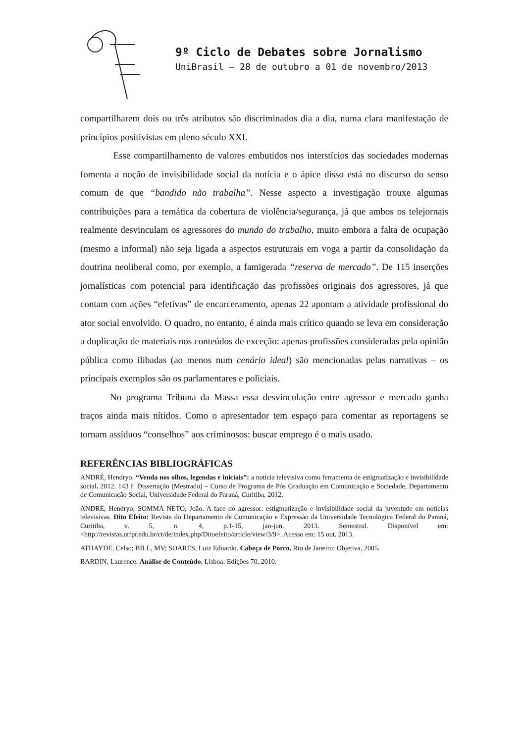9º Ciclo de Debates sobre Jornalismo
UniBrasil – 28 de outubro a 01 de novembro/2013
compartilharem dois ou três atributos são discriminados dia a dia, numa clara manifestação de princípios positivistas em pleno século XXI.
Esse compartilhamento de valores embutidos nos interstícios das sociedades modernas fomenta a noção de invisibilidade social da notícia e o ápice disso está no discurso do senso comum de que “bandido não trabalha”. Nesse aspecto a investigação trouxe algumas contribuições para a temática da cobertura de violência/segurança, já que ambos os telejornais realmente desvinculam os agressores do mundo do trabalho, muito embora a falta de ocupação (mesmo a informal) não seja ligada a aspectos estruturais em voga a partir da consolidação da doutrina neoliberal como, por exemplo, a famigerada “reserva de mercado”. De 115 inserções jornalísticas com potencial para identificação das profissões originais dos agressores, já que contam com ações “efetivas” de encarceramento, apenas 22 apontam a atividade profissional do ator social envolvido. O quadro, no entanto, é ainda mais crítico quando se leva em consideração a duplicação de materiais nos conteúdos de exceção: apenas profissões consideradas pela opinião pública como ilibadas (ao menos num cenário ideal) são mencionadas pelas narrativas – os principais exemplos são os parlamentares e policiais.
No programa Tribuna da Massa essa desvinculação entre agressor e mercado ganha traços ainda mais nítidos. Como o apresentador tem espaço para comentar as reportagens se tornam assíduos “conselhos” aos criminosos: buscar emprego é o mais usado.
REFERÊNCIAS BIBLIOGRÁFICAS
ANDRÉ, Hendryo. “Venda nos olhos, legendas e iniciais”: a notícia televisiva como ferramenta de estigmatização e invisibilidade social. 2012. 143 f. Dissertação (Mestrado) – Curso de Programa de Pós Graduação em Comunicação e Sociedade, Departamento de Comunicação Social, Universidade Federal do Paraná, Curitiba, 2012.
ANDRÉ, Hendryo; SOMMA NETO, João. A face do agressor: estigmatização e invisibilidade social da juventude em notícias televisivas. Dito Efeito: Revista do Departamento de Comunicação e Expressão da Universidade Tecnológica Federal do Paraná, Curitiba, v. 5, n. 4, p.1-15, jan-jun. 2013. Semestral. Disponível em: <http://revistas.utfpr.edu.br/ct/de/index.php/Ditoefeito/article/view/3/9>. Acesso em: 15 out. 2013.
ATHAYDE, Celso; BILL, MV; SOARES, Luiz Eduardo. Cabeça de Porco. Rio de Janeiro: Objetiva, 2005.
BARDIN, Laurence. Análise de Conteúdo. Lisboa: Edições 70, 2010.